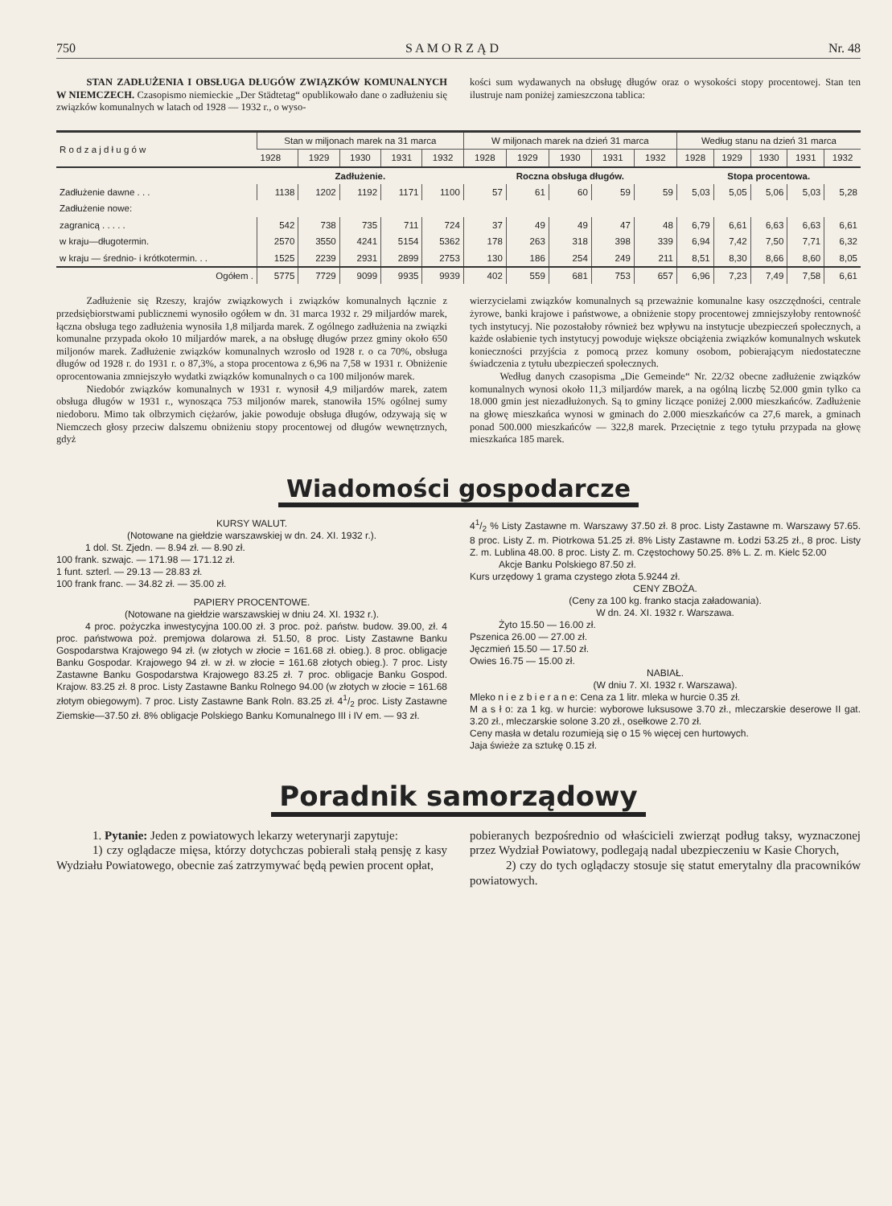750 S A M O R Z Ą D Nr. 48
STAN ZADŁUŻENIA I OBSŁUGA DŁUGÓW ZWIĄZKÓW KOMUNALNYCH W NIEMCZECH. Czasopismo niemieckie „Der Städtetag“ opublikowało dane o zadłużeniu się związków komunalnych w latach od 1928 — 1932 r., o wyso-
kości sum wydawanych na obsługę długów oraz o wysokości stopy procentowej. Stan ten ilustruje nam poniżej zamieszczona tablica:
| | Zadłużenie. | | | | | Roczna obsługa długów. | | | | | Stopa procentowa. | | | | |
| --- | --- | --- | --- | --- | --- | --- | --- | --- | --- | --- | --- | --- | --- | --- | --- |
| R o d z a j d ł u g ó w | Stan w miljonach marek na 31 marca | | | | | W miljonach marek na dzień 31 marca | | | | | Według stanu na dzień 31 marca | | | | |
| | 1928 | 1929 | 1930 | 1931 | 1932 | 1928 | 1929 | 1930 | 1931 | 1932 | 1928 | 1929 | 1930 | 1931 | 1932 |
| Zadłużenie dawne . . . | 1138 | 1202 | 1192 | 1171 | 1100 | 57 | 61 | 60 | 59 | 59 | 5,03 | 5,05 | 5,06 | 5,03 | 5,28 |
| Zadłużenie nowe: | | | | | | | | | | | | | | | |
| zagranicą . . . . . | 542 | 738 | 735 | 711 | 724 | 37 | 49 | 49 | 47 | 48 | 6,79 | 6,61 | 6,63 | 6,63 | 6,61 |
| w kraju—długotermin. | 2570 | 3550 | 4241 | 5154 | 5362 | 178 | 263 | 318 | 398 | 339 | 6,94 | 7,42 | 7,50 | 7,71 | 6,32 |
| w kraju — średnio- i krótkotermin. . . | 1525 | 2239 | 2931 | 2899 | 2753 | 130 | 186 | 254 | 249 | 211 | 8,51 | 8,30 | 8,66 | 8,60 | 8,05 |
| Ogółem . | 5775 | 7729 | 9099 | 9935 | 9939 | 402 | 559 | 681 | 753 | 657 | 6,96 | 7,23 | 7,49 | 7,58 | 6,61 |
Zadłużenie się Rzeszy, krajów związkowych i związków komunalnych łącznie z przedsiębiorstwami publicznemi wynosiło ogółem w dn. 31 marca 1932 r. 29 miljardów marek, łączna obsługa tego zadłużenia wynosiła 1,8 miljarda marek. Z ogólnego zadłużenia na związki komunalne przypada około 10 miljardów marek, a na obsługę długów przez gminy około 650 miljonów marek. Zadłużenie związków komunalnych wzrosło od 1928 r. o ca 70%, obsługa długów od 1928 r. do 1931 r. o 87,3%, a stopa procentowa z 6,96 na 7,58 w 1931 r. Obniżenie oprocentowania zmniejszyło wydatki związków komunalnych o ca 100 miljonów marek.
Niedobór związków komunalnych w 1931 r. wynosił 4,9 miljardów marek, zatem obsługa długów w 1931 r., wynosząca 753 miljonów marek, stanowiła 15% ogólnej sumy niedoboru. Mimo tak olbrzymich ciężarów, jakie powoduje obsługa długów, odzywają się w Niemczech głosy przeciw dalszemu obniżeniu stopy procentowej od długów wewnętrznych, gdyż
wierzycielami związków komunalnych są przeważnie komunalne kasy oszczędności, centrale żyrowe, banki krajowe i państwowe, a obniżenie stopy procentowej zmniejszyłoby rentowność tych instytucyj. Nie pozostałoby również bez wpływu na instytucje ubezpieczeń społecznych, a każde osłabienie tych instytucyj powoduje większe obciążenia związków komunalnych wskutek konieczności przyjścia z pomocą przez komuny osobom, pobierającym niedostateczne świadczenia z tytułu ubezpieczeń społecznych.
Według danych czasopisma „Die Gemeinde“ Nr. 22/32 obecne zadłużenie związków komunalnych wynosi około 11,3 miljardów marek, a na ogólną liczbę 52.000 gmin tylko ca 18.000 gmin jest niezadłużonych. Są to gminy liczące poniżej 2.000 mieszkańców. Zadłużenie na głowę mieszkańca wynosi w gminach do 2.000 mieszkańców ca 27,6 marek, a gminach ponad 500.000 mieszkańców — 322,8 marek. Przeciętnie z tego tytułu przypada na głowę mieszkańca 185 marek.
Wiadomości gospodarcze
KURSY WALUT.
(Notowane na giełdzie warszawskiej w dn. 24. XI. 1932 r.).
1 dol. St. Zjedn. — 8.94 zł. — 8.90 zł.
100 frank. szwajc. — 171.98 — 171.12 zł.
1 funt. szterl. — 29.13 — 28.83 zł.
100 frank franc. — 34.82 zł. — 35.00 zł.
PAPIERY PROCENTOWE.
(Notowane na giełdzie warszawskiej w dniu 24. XI. 1932 r.).
4 proc. pożyczka inwestycyjna 100.00 zł. 3 proc. poż. państw. budow. 39.00, zł. 4 proc. państwowa poż. premjowa dolarowa zł. 51.50, 8 proc. Listy Zastawne Banku Gospodarstwa Krajowego 94 zł. (w złotych w złocie = 161.68 zł. obieg.). 8 proc. obligacje Banku Gospodar. Krajowego 94 zł. w zł. w złocie = 161.68 złotych obieg.). 7 proc. Listy Zastawne Banku Gospodarstwa Krajowego 83.25 zł. 7 proc. obligacje Banku Gospod. Krajow. 83.25 zł. 8 proc. Listy Zastawne Banku Rolnego 94.00 (w złotych w złocie = 161.68 złotym obiegowym). 7 proc. Listy Zastawne Bank Roln. 83.25 zł. 41/2 proc. Listy Zastawne Ziemskie—37.50 zł. 8% obligacje Polskiego Banku Komunalnego III i IV em. — 93 zł.
41/2 % Listy Zastawne m. Warszawy 37.50 zł. 8 proc. Listy Zastawne m. Warszawy 57.65. 8 proc. Listy Z. m. Piotrkowa 51.25 zł. 8% Listy Zastawne m. Łodzi 53.25 zł., 8 proc. Listy Z. m. Lublina 48.00. 8 proc. Listy Z. m. Częstochowy 50.25. 8% L. Z. m. Kielc 52.00
Akcje Banku Polskiego 87.50 zł.
Kurs urzędowy 1 grama czystego złota 5.9244 zł.
CENY ZBOŻA.
(Ceny za 100 kg. franko stacja załadowania).
W dn. 24. XI. 1932 r. Warszawa.
Żyto 15.50 — 16.00 zł.
Pszenica 26.00 — 27.00 zł.
Jęczmień 15.50 — 17.50 zł.
Owies 16.75 — 15.00 zł.
NABIAŁ.
(W dniu 7. XI. 1932 r. Warszawa).
Mleko n i e z b i e r a n e: Cena za 1 litr. mleka w hurcie 0.35 zł.
M a s ł o: za 1 kg. w hurcie: wyborowe luksusowe 3.70 zł., mleczarskie deserowe II gat. 3.20 zł., mleczarskie solone 3.20 zł., osełkowe 2.70 zł.
Ceny masła w detalu rozumieją się o 15 % więcej cen hurtowych.
Jaja świeże za sztukę 0.15 zł.
Poradnik samorządowy
1. Pytanie: Jeden z powiatowych lekarzy weterynarji zapytuje:
1) czy oglądacze mięsa, którzy dotychczas pobierali stałą pensję z kasy Wydziału Powiatowego, obecnie zaś zatrzymywać będą pewien procent opłat,
pobieranych bezpośrednio od właścicieli zwierząt podług taksy, wyznaczonej przez Wydział Powiatowy, podlegają nadal ubezpieczeniu w Kasie Chorych,
2) czy do tych oglądaczy stosuje się statut emerytalny dla pracowników powiatowych.